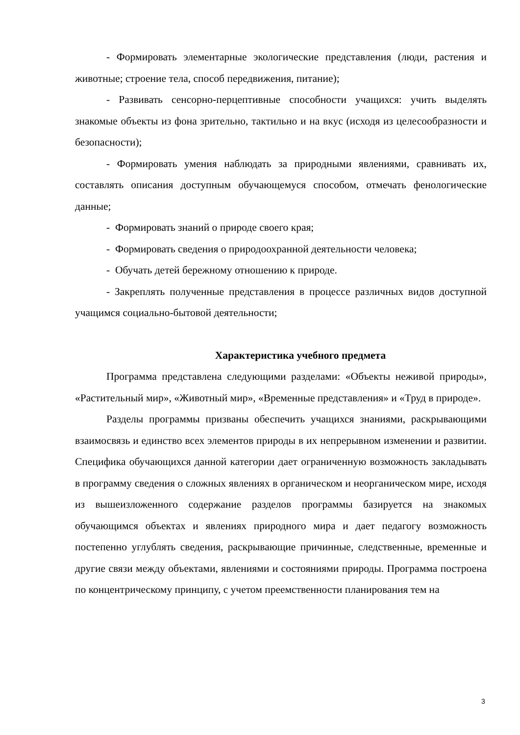- Формировать элементарные экологические представления (люди, растения и животные; строение тела, способ передвижения, питание);
- Развивать сенсорно-перцептивные способности учащихся: учить выделять знакомые объекты из фона зрительно, тактильно и на вкус (исходя из целесообразности и безопасности);
- Формировать умения наблюдать за природными явлениями, сравнивать их, составлять описания доступным обучающемуся способом, отмечать фенологические данные;
- Формировать знаний о природе своего края;
- Формировать сведения о природоохранной деятельности человека;
- Обучать детей бережному отношению к природе.
- Закреплять полученные представления в процессе различных видов доступной учащимся социально-бытовой деятельности;
Характеристика учебного предмета
Программа представлена следующими разделами: «Объекты неживой природы», «Растительный мир», «Животный мир», «Временные представления» и «Труд в природе».
Разделы программы призваны обеспечить учащихся знаниями, раскрывающими взаимосвязь и единство всех элементов природы в их непрерывном изменении и развитии. Специфика обучающихся данной категории дает ограниченную возможность закладывать в программу сведения о сложных явлениях в органическом и неорганическом мире, исходя из вышеизложенного содержание разделов программы базируется на знакомых обучающимся объектах и явлениях природного мира и дает педагогу возможность постепенно углублять сведения, раскрывающие причинные, следственные, временные и другие связи между объектами, явлениями и состояниями природы. Программа построена по концентрическому принципу, с учетом преемственности планирования тем на
3